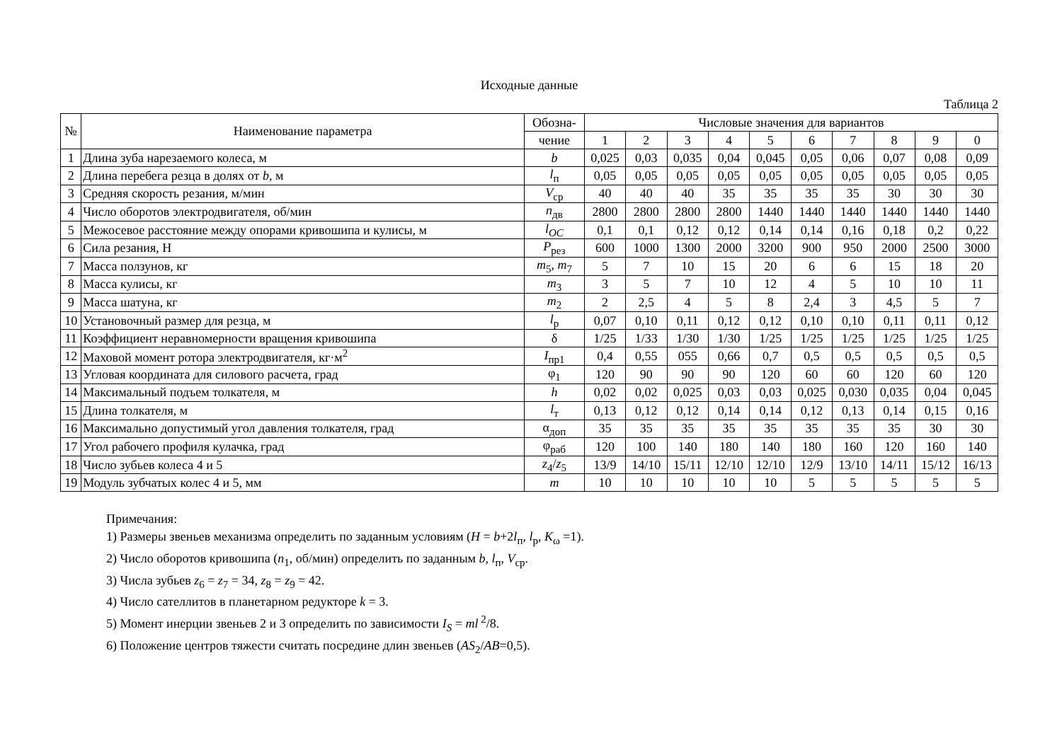Исходные данные
Таблица 2
| № | Наименование параметра | Обозна- | Числовые значения для вариантов | | | | | | | | | |
| --- | --- | --- | --- | --- | --- | --- | --- | --- | --- | --- | --- | --- |
| | | чение | 1 | 2 | 3 | 4 | 5 | 6 | 7 | 8 | 9 | 0 |
| 1 | Длина зуба нарезаемого колеса, м | b | 0,025 | 0,03 | 0,035 | 0,04 | 0,045 | 0,05 | 0,06 | 0,07 | 0,08 | 0,09 |
| 2 | Длина перебега резца в долях от b , м | l<sub>п</sub> | 0,05 | 0,05 | 0,05 | 0,05 | 0,05 | 0,05 | 0,05 | 0,05 | 0,05 | 0,05 |
| 3 | Средняя скорость резания, м/мин | V<sub>ср</sub> | 40 | 40 | 40 | 35 | 35 | 35 | 35 | 30 | 30 | 30 |
| 4 | Число оборотов электродвигателя, об/мин | n<sub>дв</sub> | 2800 | 2800 | 2800 | 2800 | 1440 | 1440 | 1440 | 1440 | 1440 | 1440 |
| 5 | Межосевое расстояние между опорами кривошипа и кулисы, м | l<sub>OC</sub> | 0,1 | 0,1 | 0,12 | 0,12 | 0,14 | 0,14 | 0,16 | 0,18 | 0,2 | 0,22 |
| 6 | Сила резания, Н | P<sub>рез</sub> | 600 | 1000 | 1300 | 2000 | 3200 | 900 | 950 | 2000 | 2500 | 3000 |
| 7 | Масса ползунов, кг | m<sub>5</sub>, m<sub>7</sub> | 5 | 7 | 10 | 15 | 20 | 6 | 6 | 15 | 18 | 20 |
| 8 | Масса кулисы, кг | m<sub>3</sub> | 3 | 5 | 7 | 10 | 12 | 4 | 5 | 10 | 10 | 11 |
| 9 | Масса шатуна, кг | m<sub>2</sub> | 2 | 2,5 | 4 | 5 | 8 | 2,4 | 3 | 4,5 | 5 | 7 |
| 10 | Установочный размер для резца, м | l<sub>р</sub> | 0,07 | 0,10 | 0,11 | 0,12 | 0,12 | 0,10 | 0,10 | 0,11 | 0,11 | 0,12 |
| 11 | Коэффициент неравномерности вращения кривошипа | δ | 1/25 | 1/33 | 1/30 | 1/30 | 1/25 | 1/25 | 1/25 | 1/25 | 1/25 | 1/25 |
| 12 | Маховой момент ротора электродвигателя, кг·м<sup>2</sup> | I<sub>пр1</sub> | 0,4 | 0,55 | 055 | 0,66 | 0,7 | 0,5 | 0,5 | 0,5 | 0,5 | 0,5 |
| 13 | Угловая координата для силового расчета, град | φ<sub>1</sub> | 120 | 90 | 90 | 90 | 120 | 60 | 60 | 120 | 60 | 120 |
| 14 | Максимальный подъем толкателя, м | h | 0,02 | 0,02 | 0,025 | 0,03 | 0,03 | 0,025 | 0,030 | 0,035 | 0,04 | 0,045 |
| 15 | Длина толкателя, м | l<sub>т</sub> | 0,13 | 0,12 | 0,12 | 0,14 | 0,14 | 0,12 | 0,13 | 0,14 | 0,15 | 0,16 |
| 16 | Максимально допустимый угол давления толкателя, град | α<sub>доп</sub> | 35 | 35 | 35 | 35 | 35 | 35 | 35 | 35 | 30 | 30 |
| 17 | Угол рабочего профиля кулачка, град | φ<sub>раб</sub> | 120 | 100 | 140 | 180 | 140 | 180 | 160 | 120 | 160 | 140 |
| 18 | Число зубьев колеса 4 и 5 | z<sub>4</sub>/ z<sub>5</sub> | 13/9 | 14/10 | 15/11 | 12/10 | 12/10 | 12/9 | 13/10 | 14/11 | 15/12 | 16/13 |
| 19 | Модуль зубчатых колес 4 и 5, мм | m | 10 | 10 | 10 | 10 | 10 | 5 | 5 | 5 | 5 | 5 |
Примечания:
1) Размеры звеньев механизма определить по заданным условиям (H = b+2l<sub>п</sub>, l<sub>р</sub>, K<sub>ω</sub> =1).
2) Число оборотов кривошипа (n<sub>1</sub>, об/мин) определить по заданным b, l<sub>п</sub>, V<sub>ср</sub>.
3) Числа зубьев z<sub>6</sub> = z<sub>7</sub> = 34, z<sub>8</sub> = z<sub>9</sub> = 42.
4) Число сателлитов в планетарном редукторе k = 3.
5) Момент инерции звеньев 2 и 3 определить по зависимости I<sub>S</sub> = ml<sup>2</sup>/8.
6) Положение центров тяжести считать посредине длин звеньев (AS<sub>2</sub>/AB=0,5).